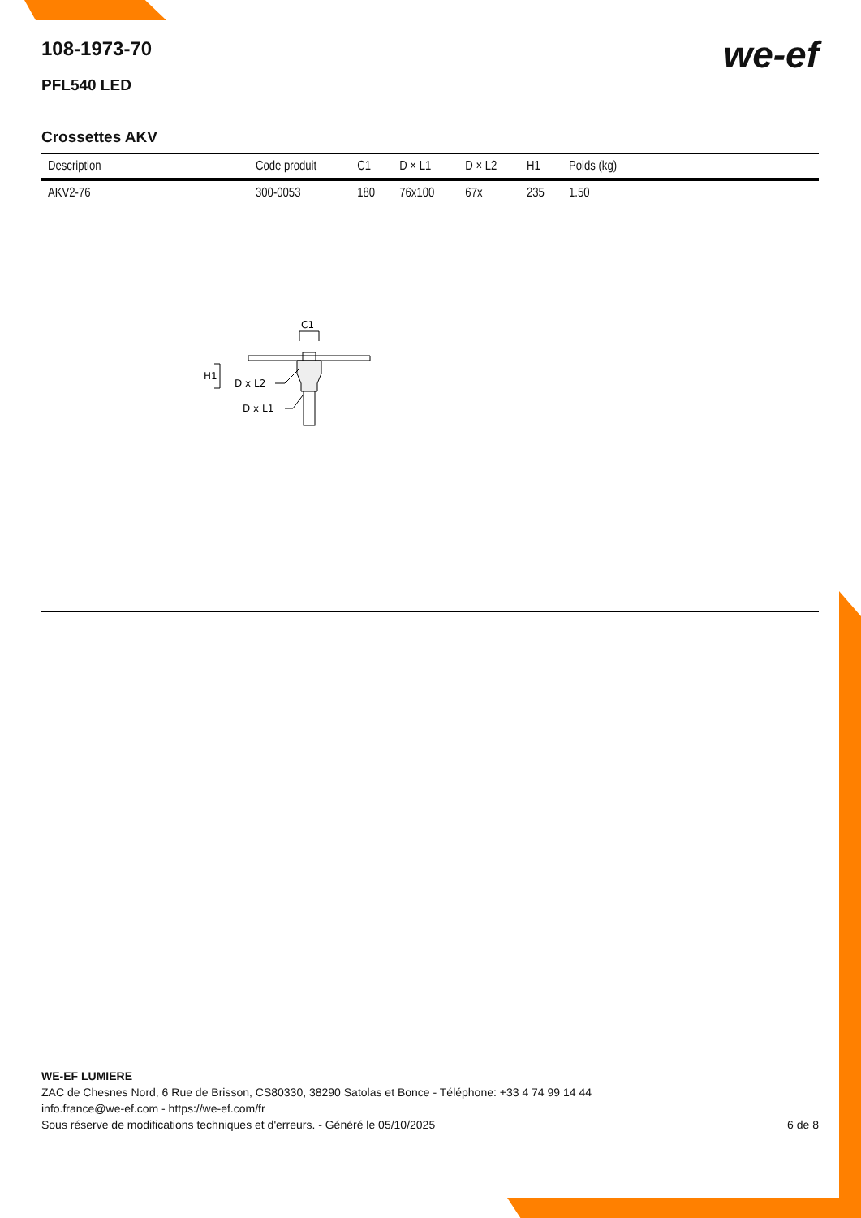we-ef
108-1973-70
PFL540 LED
Crossettes AKV
| Description | Code produit | C1 | D × L1 | D × L2 | H1 | Poids (kg) |
| --- | --- | --- | --- | --- | --- | --- |
| AKV2-76 | 300-0053 | 180 | 76x100 | 67x | 235 | 1.50 |
C1
H1
D x L2
D x L1
WE-EF LUMIERE
ZAC de Chesnes Nord, 6 Rue de Brisson, CS80330, 38290 Satolas et Bonce - Téléphone: +33 4 74 99 14 44
info.france@we-ef.com - https://we-ef.com/fr
Sous réserve de modifications techniques et d'erreurs. - Généré le 05/10/2025 6 de 8